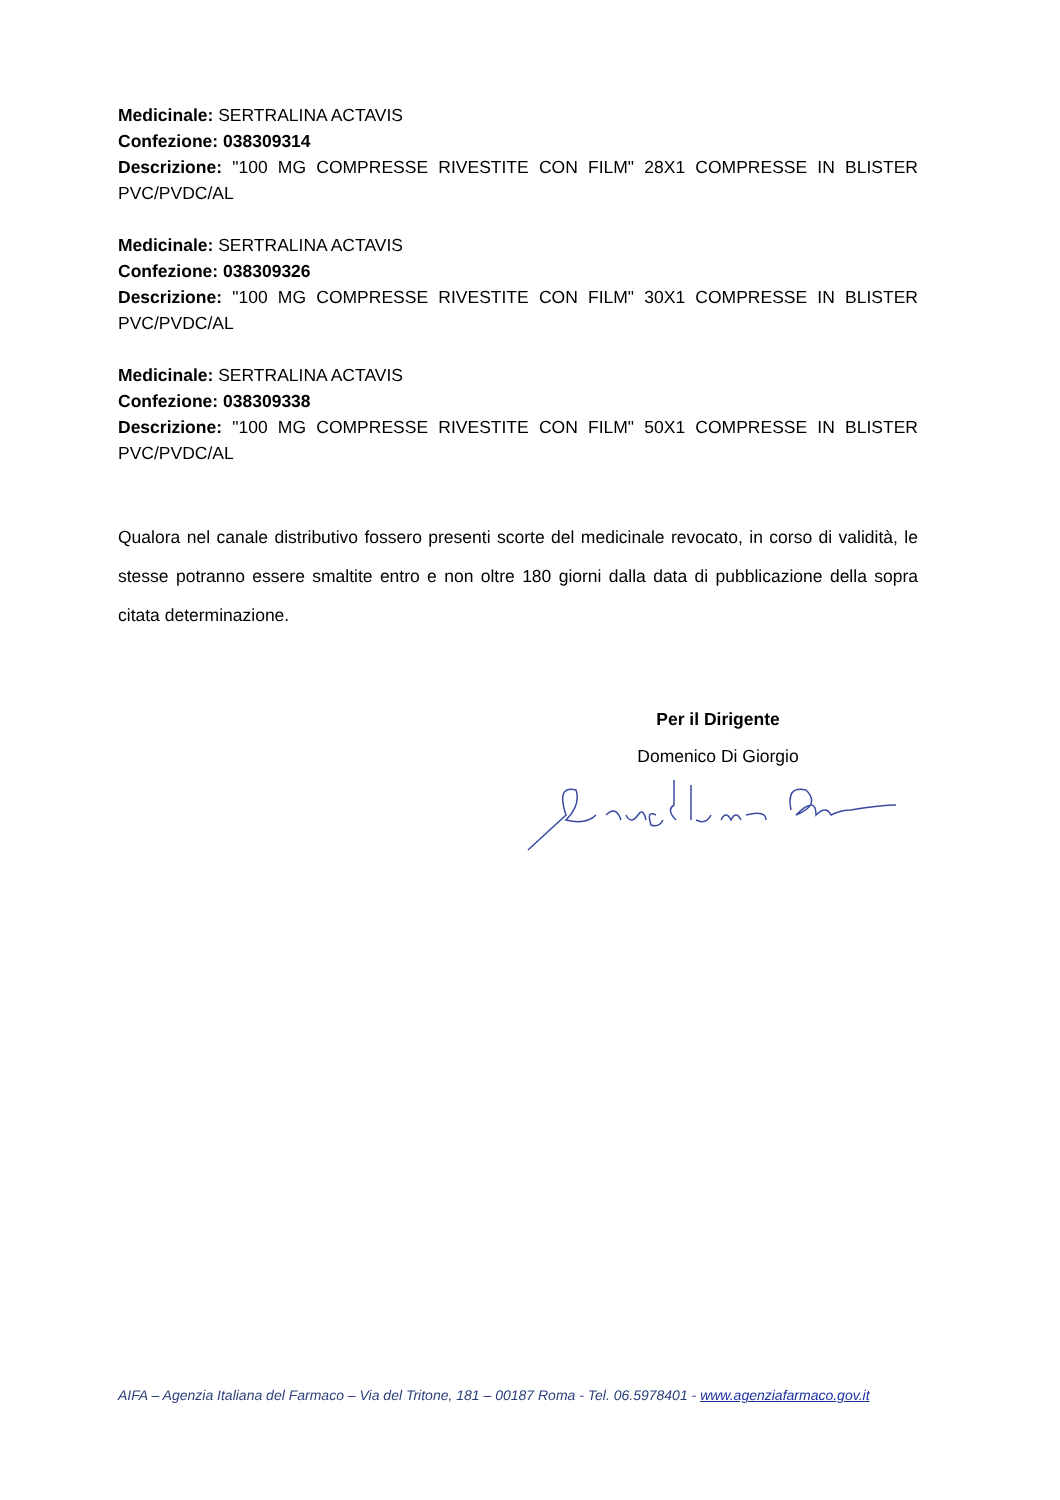Medicinale: SERTRALINA ACTAVIS
Confezione: 038309314
Descrizione: "100 MG COMPRESSE RIVESTITE CON FILM" 28X1 COMPRESSE IN BLISTER PVC/PVDC/AL
Medicinale: SERTRALINA ACTAVIS
Confezione: 038309326
Descrizione: "100 MG COMPRESSE RIVESTITE CON FILM" 30X1 COMPRESSE IN BLISTER PVC/PVDC/AL
Medicinale: SERTRALINA ACTAVIS
Confezione: 038309338
Descrizione: "100 MG COMPRESSE RIVESTITE CON FILM" 50X1 COMPRESSE IN BLISTER PVC/PVDC/AL
Qualora nel canale distributivo fossero presenti scorte del medicinale revocato, in corso di validità, le stesse potranno essere smaltite entro e non oltre 180 giorni dalla data di pubblicazione della sopra citata determinazione.
Per il Dirigente
Domenico Di Giorgio
AIFA – Agenzia Italiana del Farmaco – Via del Tritone, 181 – 00187 Roma - Tel. 06.5978401 - www.agenziafarmaco.gov.it